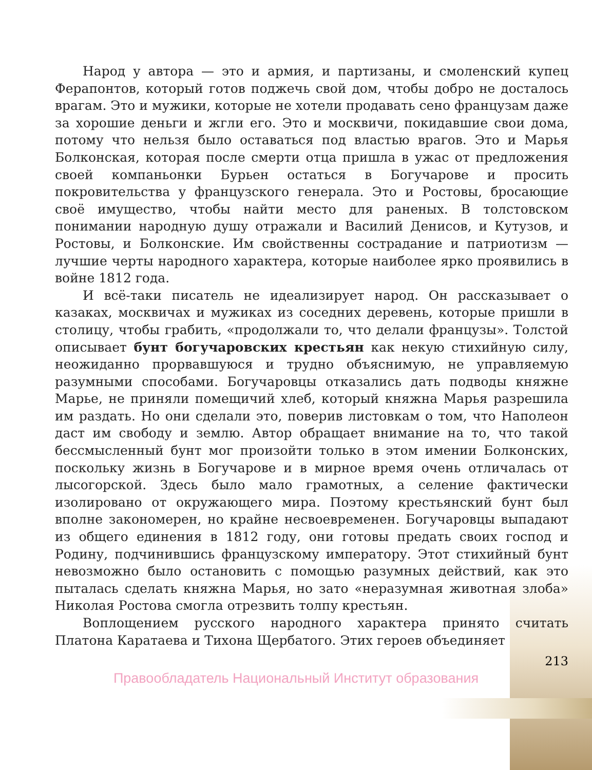Народ у автора — это и армия, и партизаны, и смоленский купец Ферапонтов, который готов поджечь свой дом, чтобы добро не досталось врагам. Это и мужики, которые не хотели продавать сено французам даже за хорошие деньги и жгли его. Это и москвичи, покидавшие свои дома, потому что нельзя было оставаться под властью врагов. Это и Марья Болконская, которая после смерти отца пришла в ужас от предложения своей компаньонки Бурьен остаться в Богучарове и просить покровительства у французского генерала. Это и Ростовы, бросающие своё имущество, чтобы найти место для раненых. В толстовском понимании народную душу отражали и Василий Денисов, и Кутузов, и Ростовы, и Болконские. Им свойственны сострадание и патриотизм — лучшие черты народного характера, которые наиболее ярко проявились в войне 1812 года.
И всё-таки писатель не идеализирует народ. Он рассказывает о казаках, москвичах и мужиках из соседних деревень, которые пришли в столицу, чтобы грабить, «продолжали то, что делали французы». Толстой описывает бунт богучаровских крестьян как некую стихийную силу, неожиданно прорвавшуюся и трудно объяснимую, не управляемую разумными способами. Богучаровцы отказались дать подводы княжне Марье, не приняли помещичий хлеб, который княжна Марья разрешила им раздать. Но они сделали это, поверив листовкам о том, что Наполеон даст им свободу и землю. Автор обращает внимание на то, что такой бессмысленный бунт мог произойти только в этом имении Болконских, поскольку жизнь в Богучарове и в мирное время очень отличалась от лысогорской. Здесь было мало грамотных, а селение фактически изолировано от окружающего мира. Поэтому крестьянский бунт был вполне закономерен, но крайне несвоевременен. Богучаровцы выпадают из общего единения в 1812 году, они готовы предать своих господ и Родину, подчинившись французскому императору. Этот стихийный бунт невозможно было остановить с помощью разумных действий, как это пыталась сделать княжна Марья, но зато «неразумная животная злоба» Николая Ростова смогла отрезвить толпу крестьян.
Воплощением русского народного характера принято считать Платона Каратаева и Тихона Щербатого. Этих героев объединяет
213
Правообладатель Национальный Институт образования